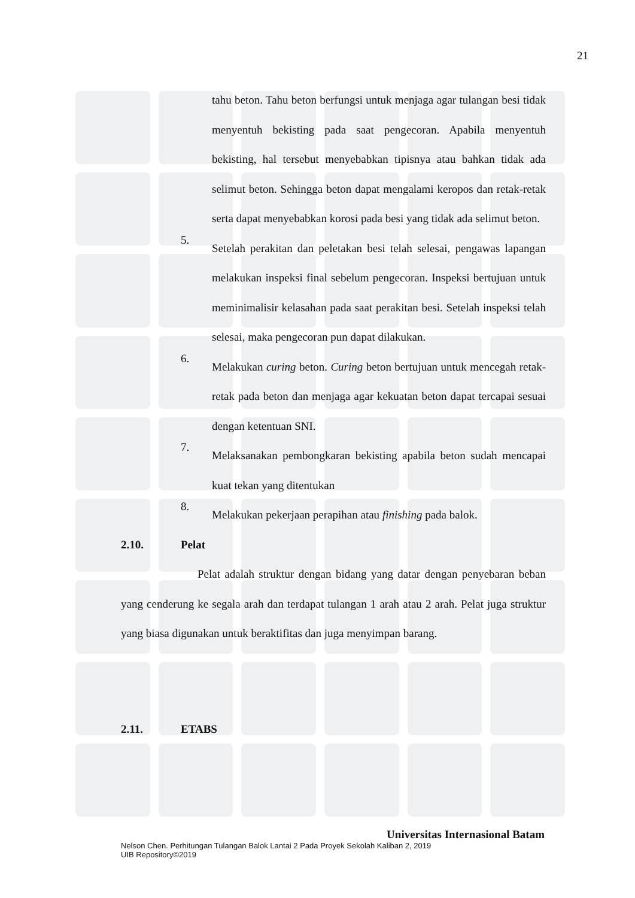21
tahu beton. Tahu beton berfungsi untuk menjaga agar tulangan besi tidak menyentuh bekisting pada saat pengecoran. Apabila menyentuh bekisting, hal tersebut menyebabkan tipisnya atau bahkan tidak ada selimut beton. Sehingga beton dapat mengalami keropos dan retak-retak serta dapat menyebabkan korosi pada besi yang tidak ada selimut beton.
5.
Setelah perakitan dan peletakan besi telah selesai, pengawas lapangan melakukan inspeksi final sebelum pengecoran. Inspeksi bertujuan untuk meminimalisir kelasahan pada saat perakitan besi. Setelah inspeksi telah selesai, maka pengecoran pun dapat dilakukan.
6.
Melakukan curing beton. Curing beton bertujuan untuk mencegah retak-retak pada beton dan menjaga agar kekuatan beton dapat tercapai sesuai dengan ketentuan SNI.
7.
Melaksanakan pembongkaran bekisting apabila beton sudah mencapai kuat tekan yang ditentukan
8.
Melakukan pekerjaan perapihan atau finishing pada balok.
2.10. Pelat
Pelat adalah struktur dengan bidang yang datar dengan penyebaran beban yang cenderung ke segala arah dan terdapat tulangan 1 arah atau 2 arah. Pelat juga struktur yang biasa digunakan untuk beraktifitas dan juga menyimpan barang.
2.11. ETABS
Universitas Internasional Batam
Nelson Chen. Perhitungan Tulangan Balok Lantai 2 Pada Proyek Sekolah Kaliban 2, 2019
UIB Repository©2019